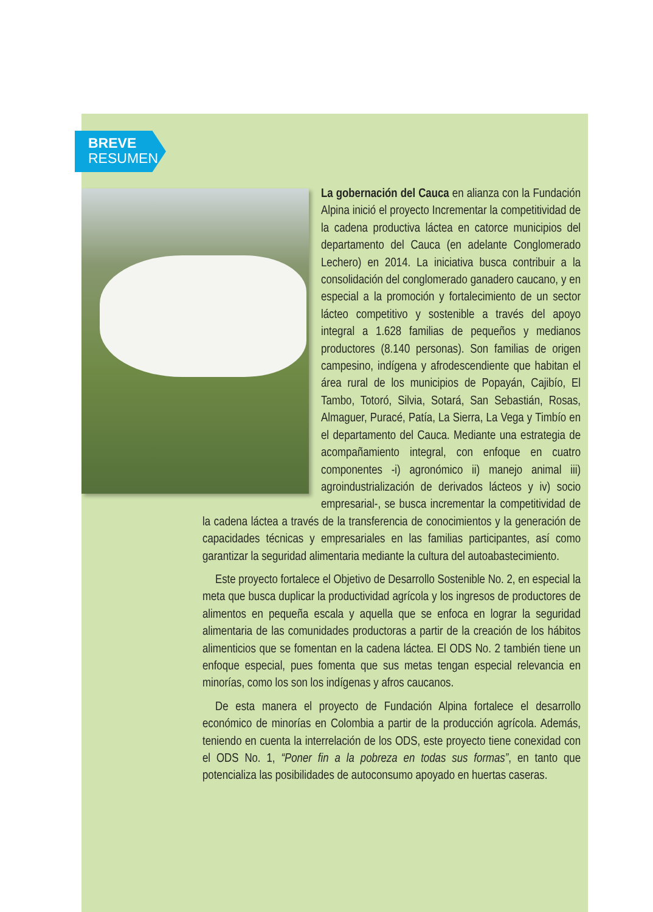BREVE
RESUMEN
La gobernación del Cauca en alianza con la Fundación Alpina inició el proyecto Incrementar la competitividad de la cadena productiva láctea en catorce municipios del departamento del Cauca (en adelante Conglomerado Lechero) en 2014. La iniciativa busca contribuir a la consolidación del conglomerado ganadero caucano, y en especial a la promoción y fortalecimiento de un sector lácteo competitivo y sostenible a través del apoyo integral a 1.628 familias de pequeños y medianos productores (8.140 personas). Son familias de origen campesino, indígena y afrodescendiente que habitan el área rural de los municipios de Popayán, Cajibío, El Tambo, Totoró, Silvia, Sotará, San Sebastián, Rosas, Almaguer, Puracé, Patía, La Sierra, La Vega y Timbío en el departamento del Cauca. Mediante una estrategia de acompañamiento integral, con enfoque en cuatro componentes -i) agronómico ii) manejo animal iii) agroindustrialización de derivados lácteos y iv) socio empresarial-, se busca incrementar la competitividad de la cadena láctea a través de la transferencia de conocimientos y la generación de capacidades técnicas y empresariales en las familias participantes, así como garantizar la seguridad alimentaria mediante la cultura del autoabastecimiento.
Este proyecto fortalece el Objetivo de Desarrollo Sostenible No. 2, en especial la meta que busca duplicar la productividad agrícola y los ingresos de productores de alimentos en pequeña escala y aquella que se enfoca en lograr la seguridad alimentaria de las comunidades productoras a partir de la creación de los hábitos alimenticios que se fomentan en la cadena láctea. El ODS No. 2 también tiene un enfoque especial, pues fomenta que sus metas tengan especial relevancia en minorías, como los son los indígenas y afros caucanos.
De esta manera el proyecto de Fundación Alpina fortalece el desarrollo económico de minorías en Colombia a partir de la producción agrícola. Además, teniendo en cuenta la interrelación de los ODS, este proyecto tiene conexidad con el ODS No. 1, “Poner fin a la pobreza en todas sus formas”, en tanto que potencializa las posibilidades de autoconsumo apoyado en huertas caseras.